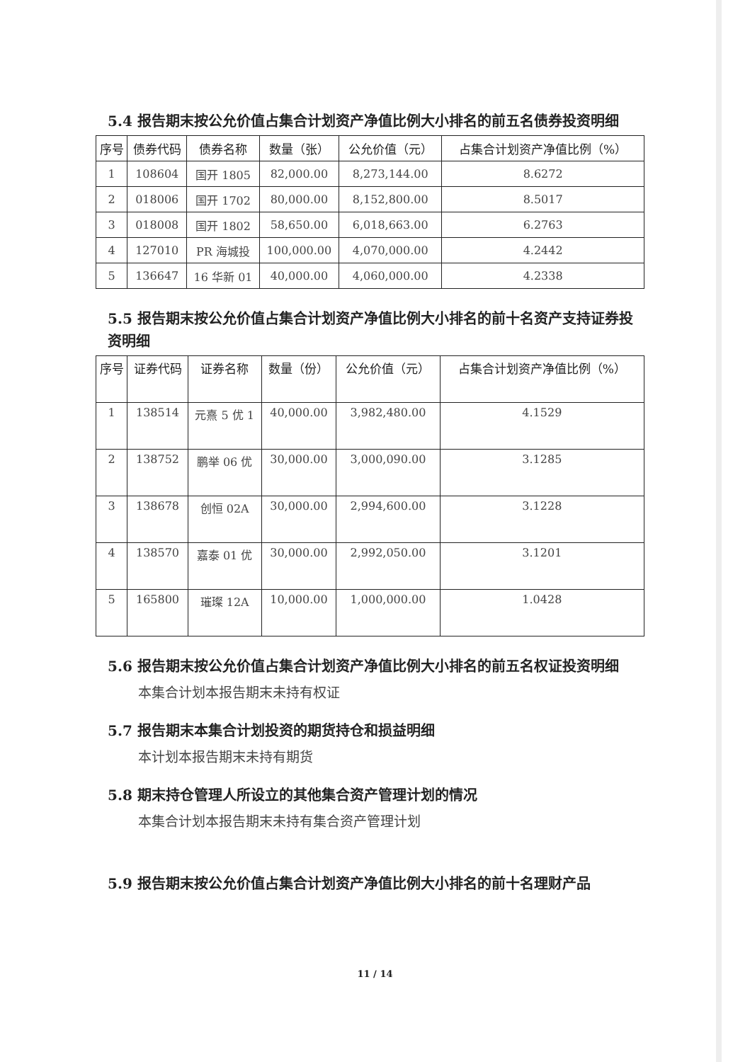5.4 报告期末按公允价值占集合计划资产净值比例大小排名的前五名债券投资明细
| 序号 | 债券代码 | 债券名称 | 数量（张） | 公允价值（元） | 占集合计划资产净值比例（%） |
| --- | --- | --- | --- | --- | --- |
| 1 | 108604 | 国开 1805 | 82,000.00 | 8,273,144.00 | 8.6272 |
| 2 | 018006 | 国开 1702 | 80,000.00 | 8,152,800.00 | 8.5017 |
| 3 | 018008 | 国开 1802 | 58,650.00 | 6,018,663.00 | 6.2763 |
| 4 | 127010 | PR 海城投 | 100,000.00 | 4,070,000.00 | 4.2442 |
| 5 | 136647 | 16 华新 01 | 40,000.00 | 4,060,000.00 | 4.2338 |
5.5 报告期末按公允价值占集合计划资产净值比例大小排名的前十名资产支持证券投资明细
| 序号 | 证券代码 | 证券名称 | 数量（份） | 公允价值（元） | 占集合计划资产净值比例（%） |
| --- | --- | --- | --- | --- | --- |
| 1 | 138514 | 元熹 5 优 1 | 40,000.00 | 3,982,480.00 | 4.1529 |
| 2 | 138752 | 鹏举 06 优 | 30,000.00 | 3,000,090.00 | 3.1285 |
| 3 | 138678 | 创恒 02A | 30,000.00 | 2,994,600.00 | 3.1228 |
| 4 | 138570 | 嘉泰 01 优 | 30,000.00 | 2,992,050.00 | 3.1201 |
| 5 | 165800 | 璀璨 12A | 10,000.00 | 1,000,000.00 | 1.0428 |
5.6 报告期末按公允价值占集合计划资产净值比例大小排名的前五名权证投资明细
本集合计划本报告期末未持有权证
5.7 报告期末本集合计划投资的期货持仓和损益明细
本计划本报告期末未持有期货
5.8 期末持仓管理人所设立的其他集合资产管理计划的情况
本集合计划本报告期末未持有集合资产管理计划
5.9 报告期末按公允价值占集合计划资产净值比例大小排名的前十名理财产品
11 / 14